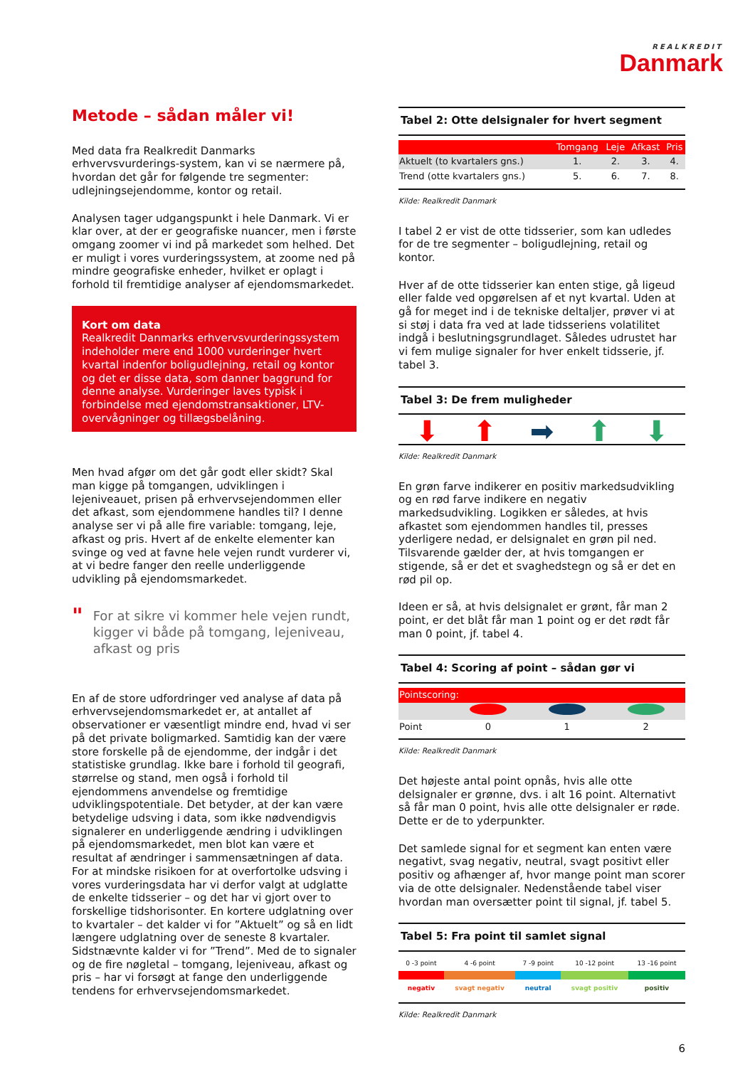REALKREDIT
Danmark
Metode – sådan måler vi!
Med data fra Realkredit Danmarks erhvervsvurderings-system, kan vi se nærmere på, hvordan det går for følgende tre segmenter: udlejningsejendomme, kontor og retail.
Analysen tager udgangspunkt i hele Danmark. Vi er klar over, at der er geografiske nuancer, men i første omgang zoomer vi ind på markedet som helhed. Det er muligt i vores vurderingssystem, at zoome ned på mindre geografiske enheder, hvilket er oplagt i forhold til fremtidige analyser af ejendomsmarkedet.
Kort om data
Realkredit Danmarks erhvervsvurderingssystem indeholder mere end 1000 vurderinger hvert kvartal indenfor boligudlejning, retail og kontor og det er disse data, som danner baggrund for denne analyse. Vurderinger laves typisk i forbindelse med ejendomstransaktioner, LTV-overvågninger og tillægsbelåning.
Men hvad afgør om det går godt eller skidt? Skal man kigge på tomgangen, udviklingen i lejeniveauet, prisen på erhvervsejendommen eller det afkast, som ejendommene handles til? I denne analyse ser vi på alle fire variable: tomgang, leje, afkast og pris. Hvert af de enkelte elementer kan svinge og ved at favne hele vejen rundt vurderer vi, at vi bedre fanger den reelle underliggende udvikling på ejendomsmarkedet.
"
For at sikre vi kommer hele vejen rundt, kigger vi både på tomgang, lejeniveau, afkast og pris
En af de store udfordringer ved analyse af data på erhvervsejendomsmarkedet er, at antallet af observationer er væsentligt mindre end, hvad vi ser på det private boligmarked. Samtidig kan der være store forskelle på de ejendomme, der indgår i det statistiske grundlag. Ikke bare i forhold til geografi, størrelse og stand, men også i forhold til ejendommens anvendelse og fremtidige udviklingspotentiale. Det betyder, at der kan være betydelige udsving i data, som ikke nødvendigvis signalerer en underliggende ændring i udviklingen på ejendomsmarkedet, men blot kan være et resultat af ændringer i sammensætningen af data. For at mindske risikoen for at overfortolke udsving i vores vurderingsdata har vi derfor valgt at udglatte de enkelte tidsserier – og det har vi gjort over to forskellige tidshorisonter. En kortere udglatning over to kvartaler – det kalder vi for ”Aktuelt” og så en lidt længere udglatning over de seneste 8 kvartaler. Sidstnævnte kalder vi for ”Trend”. Med de to signaler og de fire nøgletal – tomgang, lejeniveau, afkast og pris – har vi forsøgt at fange den underliggende tendens for erhvervsejendomsmarkedet.
Tabel 2: Otte delsignaler for hvert segment
| | Tomgang | Leje | Afkast | Pris |
| --- | --- | --- | --- | --- |
| Aktuelt (to kvartalers gns.) | 1. | 2. | 3. | 4. |
| Trend (otte kvartalers gns.) | 5. | 6. | 7. | 8. |
Kilde: Realkredit Danmark
I tabel 2 er vist de otte tidsserier, som kan udledes for de tre segmenter – boligudlejning, retail og kontor.
Hver af de otte tidsserier kan enten stige, gå ligeud eller falde ved opgørelsen af et nyt kvartal. Uden at gå for meget ind i de tekniske deltaljer, prøver vi at si støj i data fra ved at lade tidsseriens volatilitet indgå i beslutningsgrundlaget. Således udrustet har vi fem mulige signaler for hver enkelt tidsserie, jf. tabel 3.
Tabel 3: De frem muligheder
⬇ ⬆ ➡ ⬆ ⬇
Kilde: Realkredit Danmark
En grøn farve indikerer en positiv markedsudvikling og en rød farve indikere en negativ markedsudvikling. Logikken er således, at hvis afkastet som ejendommen handles til, presses yderligere nedad, er delsignalet en grøn pil ned. Tilsvarende gælder der, at hvis tomgangen er stigende, så er det et svaghedstegn og så er det en rød pil op.
Ideen er så, at hvis delsignalet er grønt, får man 2 point, er det blåt får man 1 point og er det rødt får man 0 point, jf. tabel 4.
Tabel 4: Scoring af point – sådan gør vi
| Pointscoring: | | | |
| --- | --- | --- | --- |
| Point | 0 | 1 | 2 |
Kilde: Realkredit Danmark
Det højeste antal point opnås, hvis alle otte delsignaler er grønne, dvs. i alt 16 point. Alternativt så får man 0 point, hvis alle otte delsignaler er røde. Dette er de to yderpunkter.
Det samlede signal for et segment kan enten være negativt, svag negativ, neutral, svagt positivt eller positiv og afhænger af, hvor mange point man scorer via de otte delsignaler. Nedenstående tabel viser hvordan man oversætter point til signal, jf. tabel 5.
Tabel 5: Fra point til samlet signal
| 0 -3 point | 4 -6 point | 7 -9 point | 10 -12 point | 13 -16 point |
| negativ | svagt negativ | neutral | svagt positiv | positiv |
Kilde: Realkredit Danmark
6